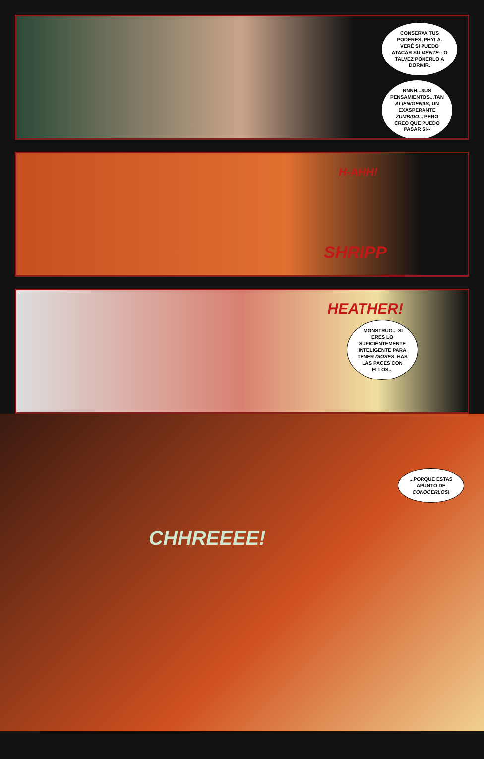CONSERVA TUS PODERES, PHYLA. VERÉ SI PUEDO ATACAR SU MENTE-- O TALVEZ PONERLO A DORMIR.
NNNH...SUS PENSAMIENTOS...TAN ALIENIGENAS, UN EXASPERANTE ZUMBIDO... PERO CREO QUE PUEDO PASAR SI--
H-AHH!
SHRIPP
HEATHER!
¡MONSTRUO... SI ERES LO SUFICIENTEMENTE INTELIGENTE PARA TENER DIOSES, HAS LAS PACES CON ELLOS...
...PORQUE ESTAS APUNTO DE CONOCERLOS!
CHHREEEE!